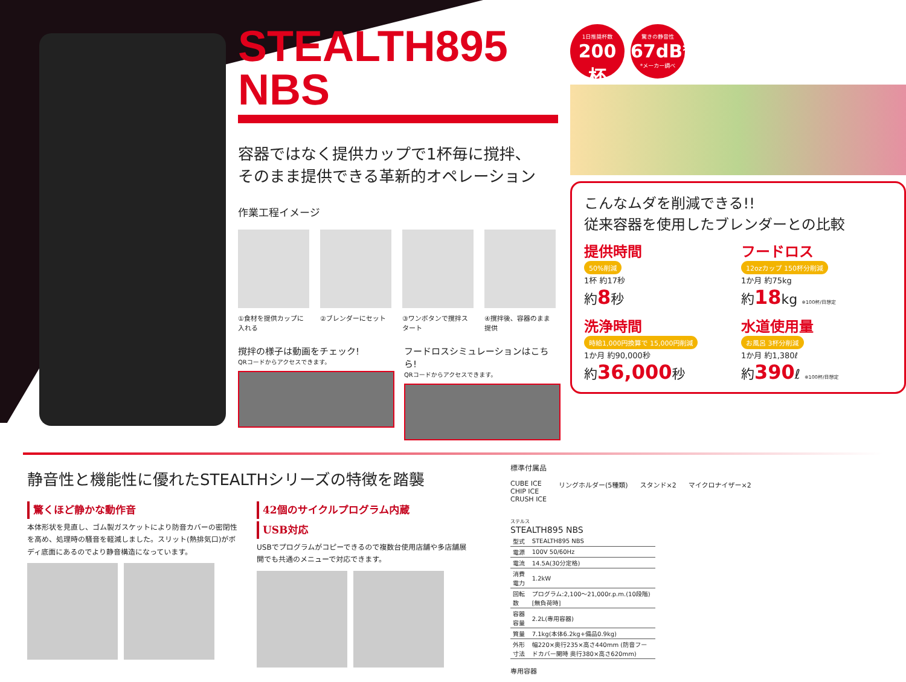STEALTH895 NBS
容器ではなく提供カップで1杯毎に撹拌、
そのまま提供できる革新的オペレーション
作業工程イメージ
①食材を提供カップに入れる
②ブレンダーにセット ③ワンボタンで撹拌スタート
④撹拌後、容器のまま提供
撹拌の様子は動画をチェック!
QRコードからアクセスできます。
フードロスシミュレーションはこちら!
QRコードからアクセスできます。
1日推奨杯数
200杯
驚きの静音性
67dB*
*メーカー調べ
こんなムダを削減できる!!
従来容器を使用したブレンダーとの比較
提供時間
50%削減
1杯 約17秒
約8秒
フードロス
12ozカップ 150杯分削減
1か月 約75kg
約18kg ※100杯/日想定
洗浄時間
時給1,000円換算で 15,000円削減
1か月 約90,000秒
約36,000秒
水道使用量
お風呂 3杯分削減
1か月 約1,380ℓ
約390ℓ ※100杯/日想定
静音性と機能性に優れたSTEALTHシリーズの特徴を踏襲
驚くほど静かな動作音
本体形状を見直し、ゴム製ガスケットにより防音カバーの密閉性を高め、処理時の騒音を軽減しました。スリット(熱排気口)がボディ底面にあるのでより静音構造になっています。
42個のサイクルプログラム内蔵
USB対応
USBでプログラムがコピーできるので複数台使用店舗や多店舗展開でも共通のメニューで対応できます。
標準付属品
CUBE ICE
CHIP ICE
CRUSH ICE リングホルダー(5種類) スタンド×2 マイクロナイザー×2
ステルス
STEALTH895 NBS
| 型式 | STEALTH895 NBS |
| 電源 | 100V 50/60Hz |
| 電流 | 14.5A(30分定格) |
| 消費電力 | 1.2kW |
| 回転数 | プログラム:2,100〜21,000r.p.m.(10段階)[無負荷時] |
| 容器容量 | 2.2L(専用容器) |
| 質量 | 7.1kg(本体6.2kg+備品0.9kg) |
| 外形寸法 | 幅220×奥行235×高さ440mm (防音フードカバー開時 奥行380×高さ620mm) |
専用容器